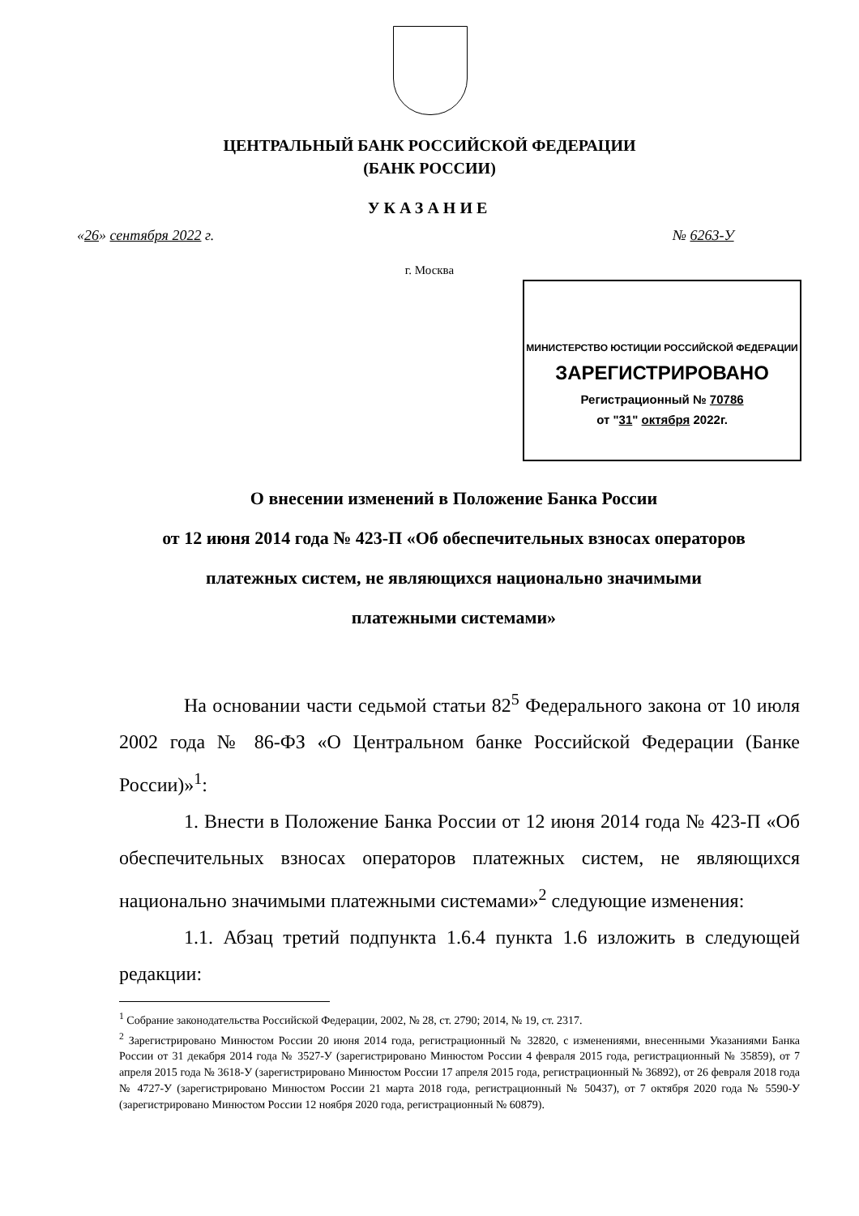ЦЕНТРАЛЬНЫЙ БАНК РОССИЙСКОЙ ФЕДЕРАЦИИ
(БАНК РОССИИ)
УКАЗАНИЕ
«26» сентября 2022 г. № 6263-У
г. Москва
МИНИСТЕРСТВО ЮСТИЦИИ РОССИЙСКОЙ ФЕДЕРАЦИИ
ЗАРЕГИСТРИРОВАНО
Регистрационный № 70786
от "31" октября 2022г.
О внесении изменений в Положение Банка России
от 12 июня 2014 года № 423-П «Об обеспечительных взносах операторов
платежных систем, не являющихся национально значимыми
платежными системами»
На основании части седьмой статьи 82<sup>5</sup> Федерального закона от 10 июля 2002 года № 86-ФЗ «О Центральном банке Российской Федерации (Банке России)»<sup>1</sup>:
1. Внести в Положение Банка России от 12 июня 2014 года № 423-П «Об обеспечительных взносах операторов платежных систем, не являющихся национально значимыми платежными системами»<sup>2</sup> следующие изменения:
1.1. Абзац третий подпункта 1.6.4 пункта 1.6 изложить в следующей редакции:
<sup>1</sup> Собрание законодательства Российской Федерации, 2002, № 28, ст. 2790; 2014, № 19, ст. 2317.
<sup>2</sup> Зарегистрировано Минюстом России 20 июня 2014 года, регистрационный № 32820, с изменениями, внесенными Указаниями Банка России от 31 декабря 2014 года № 3527-У (зарегистрировано Минюстом России 4 февраля 2015 года, регистрационный № 35859), от 7 апреля 2015 года № 3618-У (зарегистрировано Минюстом России 17 апреля 2015 года, регистрационный № 36892), от 26 февраля 2018 года № 4727-У (зарегистрировано Минюстом России 21 марта 2018 года, регистрационный № 50437), от 7 октября 2020 года № 5590-У (зарегистрировано Минюстом России 12 ноября 2020 года, регистрационный № 60879).